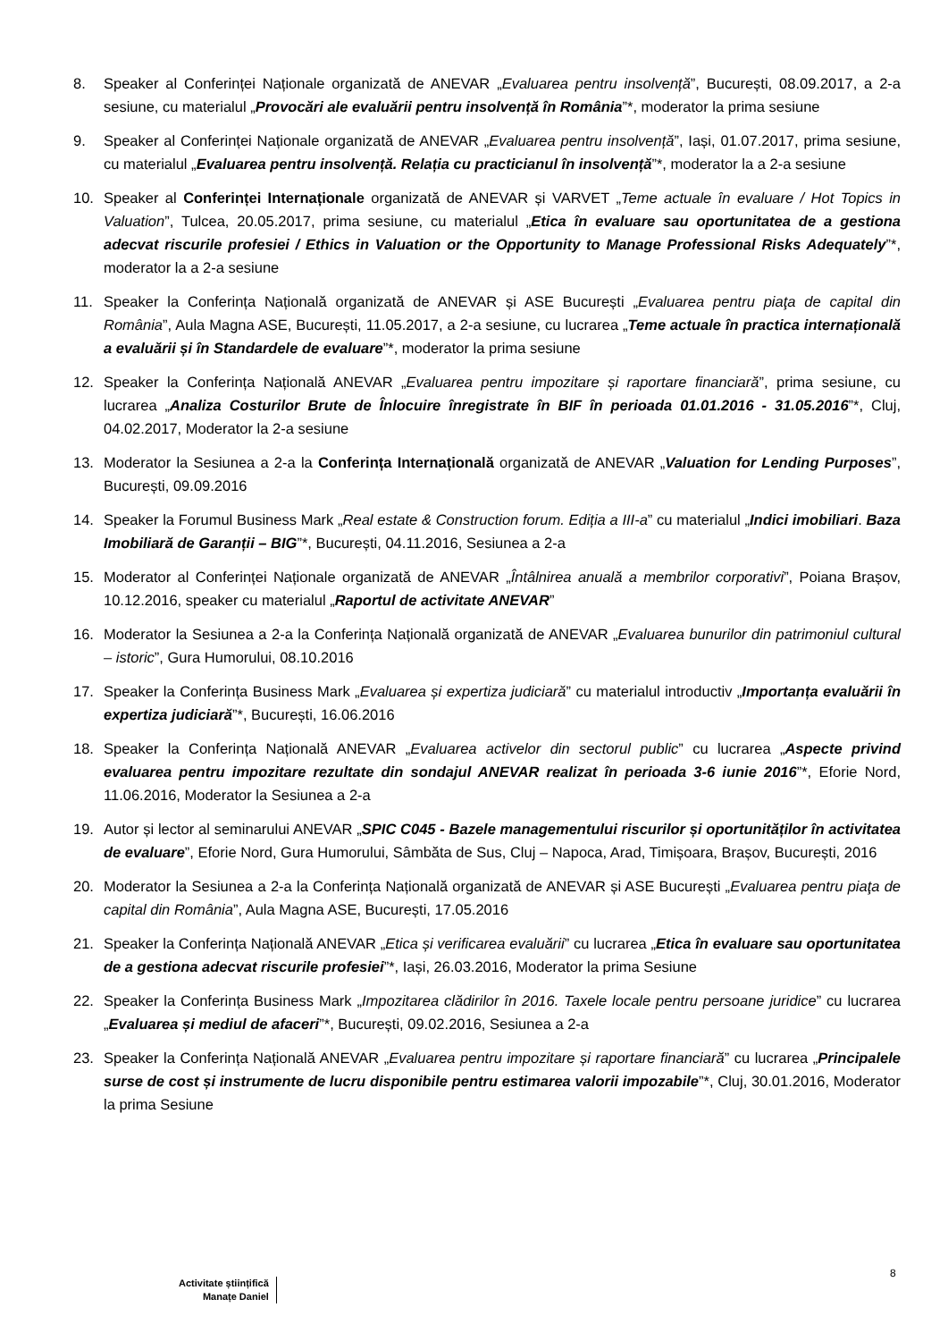8. Speaker al Conferinței Naționale organizată de ANEVAR „Evaluarea pentru insolvență”, București, 08.09.2017, a 2-a sesiune, cu materialul „Provocări ale evaluării pentru insolvență în România”*, moderator la prima sesiune
9. Speaker al Conferinței Naționale organizată de ANEVAR „Evaluarea pentru insolvență”, Iași, 01.07.2017, prima sesiune, cu materialul „Evaluarea pentru insolvență. Relația cu practicianul în insolvență”*, moderator la a 2-a sesiune
10. Speaker al Conferinței Internaționale organizată de ANEVAR și VARVET „Teme actuale în evaluare / Hot Topics in Valuation”, Tulcea, 20.05.2017, prima sesiune, cu materialul „Etica în evaluare sau oportunitatea de a gestiona adecvat riscurile profesiei / Ethics in Valuation or the Opportunity to Manage Professional Risks Adequately”*, moderator la a 2-a sesiune
11. Speaker la Conferința Națională organizată de ANEVAR și ASE București „Evaluarea pentru piaţa de capital din România”, Aula Magna ASE, București, 11.05.2017, a 2-a sesiune, cu lucrarea „Teme actuale în practica internațională a evaluării și în Standardele de evaluare”*, moderator la prima sesiune
12. Speaker la Conferința Națională ANEVAR „Evaluarea pentru impozitare și raportare financiară”, prima sesiune, cu lucrarea „Analiza Costurilor Brute de Înlocuire înregistrate în BIF în perioada 01.01.2016 - 31.05.2016”*, Cluj, 04.02.2017, Moderator la 2-a sesiune
13. Moderator la Sesiunea a 2-a la Conferința Internațională organizată de ANEVAR „Valuation for Lending Purposes”, București, 09.09.2016
14. Speaker la Forumul Business Mark „Real estate & Construction forum. Ediția a III-a” cu materialul „Indici imobiliari. Baza Imobiliară de Garanții – BIG”*, București, 04.11.2016, Sesiunea a 2-a
15. Moderator al Conferinței Naționale organizată de ANEVAR „Întâlnirea anuală a membrilor corporativi”, Poiana Brașov, 10.12.2016, speaker cu materialul „Raportul de activitate ANEVAR”
16. Moderator la Sesiunea a 2-a la Conferința Națională organizată de ANEVAR „Evaluarea bunurilor din patrimoniul cultural – istoric”, Gura Humorului, 08.10.2016
17. Speaker la Conferința Business Mark „Evaluarea și expertiza judiciară” cu materialul introductiv „Importanța evaluării în expertiza judiciară”*, București, 16.06.2016
18. Speaker la Conferința Națională ANEVAR „Evaluarea activelor din sectorul public” cu lucrarea „Aspecte privind evaluarea pentru impozitare rezultate din sondajul ANEVAR realizat în perioada 3-6 iunie 2016”*, Eforie Nord, 11.06.2016, Moderator la Sesiunea a 2-a
19. Autor și lector al seminarului ANEVAR „SPIC C045 - Bazele managementului riscurilor și oportunităților în activitatea de evaluare”, Eforie Nord, Gura Humorului, Sâmbăta de Sus, Cluj – Napoca, Arad, Timișoara, Brașov, București, 2016
20. Moderator la Sesiunea a 2-a la Conferința Națională organizată de ANEVAR și ASE București „Evaluarea pentru piaţa de capital din România”, Aula Magna ASE, București, 17.05.2016
21. Speaker la Conferința Națională ANEVAR „Etica și verificarea evaluării” cu lucrarea „Etica în evaluare sau oportunitatea de a gestiona adecvat riscurile profesiei”*, Iași, 26.03.2016, Moderator la prima Sesiune
22. Speaker la Conferința Business Mark „Impozitarea clădirilor în 2016. Taxele locale pentru persoane juridice” cu lucrarea „Evaluarea și mediul de afaceri”*, București, 09.02.2016, Sesiunea a 2-a
23. Speaker la Conferința Națională ANEVAR „Evaluarea pentru impozitare și raportare financiară” cu lucrarea „Principalele surse de cost și instrumente de lucru disponibile pentru estimarea valorii impozabile”*, Cluj, 30.01.2016, Moderator la prima Sesiune
8
Activitate științifică
Manațe Daniel